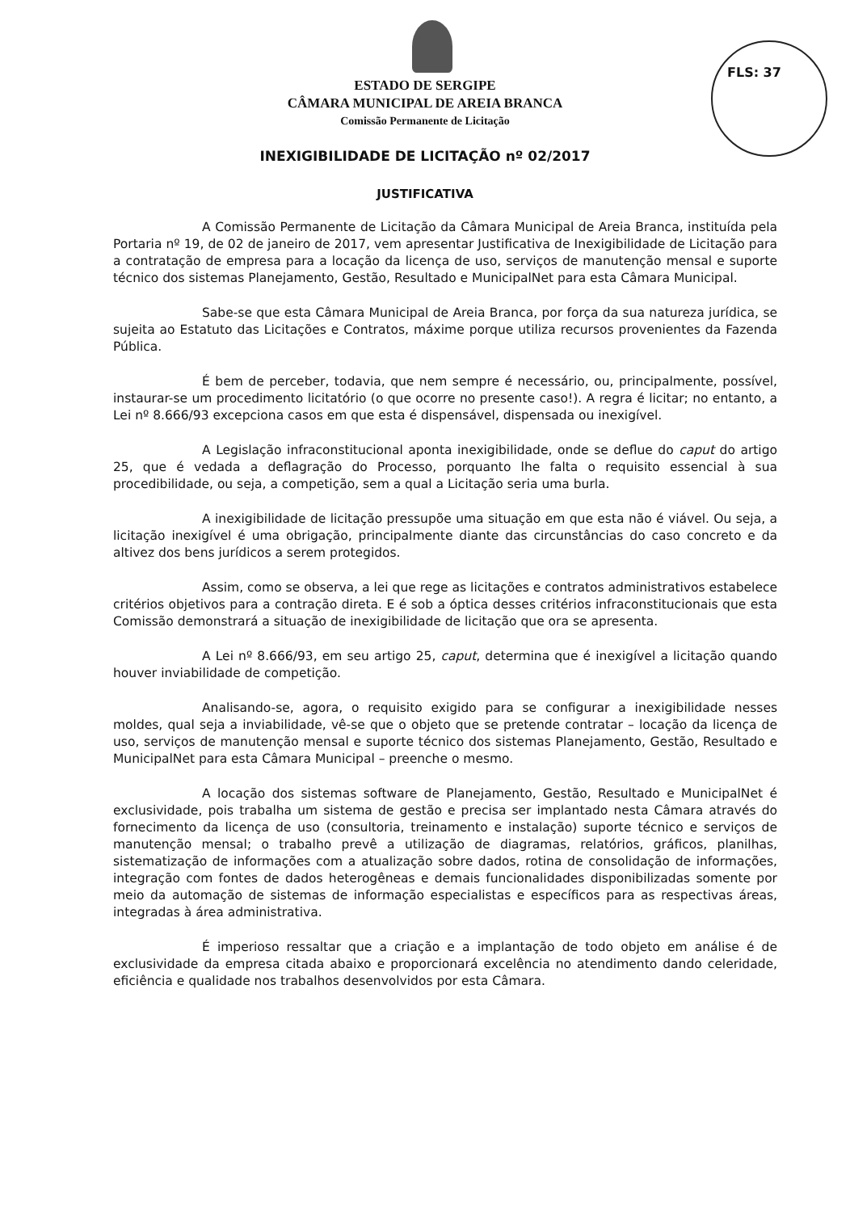FLS: 37
ESTADO DE SERGIPE
CÂMARA MUNICIPAL DE AREIA BRANCA
Comissão Permanente de Licitação
INEXIGIBILIDADE DE LICITAÇÃO nº 02/2017
JUSTIFICATIVA
A Comissão Permanente de Licitação da Câmara Municipal de Areia Branca, instituída pela Portaria nº 19, de 02 de janeiro de 2017, vem apresentar Justificativa de Inexigibilidade de Licitação para a contratação de empresa para a locação da licença de uso, serviços de manutenção mensal e suporte técnico dos sistemas Planejamento, Gestão, Resultado e MunicipalNet para esta Câmara Municipal.
Sabe-se que esta Câmara Municipal de Areia Branca, por força da sua natureza jurídica, se sujeita ao Estatuto das Licitações e Contratos, máxime porque utiliza recursos provenientes da Fazenda Pública.
É bem de perceber, todavia, que nem sempre é necessário, ou, principalmente, possível, instaurar-se um procedimento licitatório (o que ocorre no presente caso!). A regra é licitar; no entanto, a Lei nº 8.666/93 excepciona casos em que esta é dispensável, dispensada ou inexigível.
A Legislação infraconstitucional aponta inexigibilidade, onde se deflue do caput do artigo 25, que é vedada a deflagração do Processo, porquanto lhe falta o requisito essencial à sua procedibilidade, ou seja, a competição, sem a qual a Licitação seria uma burla.
A inexigibilidade de licitação pressupõe uma situação em que esta não é viável. Ou seja, a licitação inexigível é uma obrigação, principalmente diante das circunstâncias do caso concreto e da altivez dos bens jurídicos a serem protegidos.
Assim, como se observa, a lei que rege as licitações e contratos administrativos estabelece critérios objetivos para a contração direta. E é sob a óptica desses critérios infraconstitucionais que esta Comissão demonstrará a situação de inexigibilidade de licitação que ora se apresenta.
A Lei nº 8.666/93, em seu artigo 25, caput, determina que é inexigível a licitação quando houver inviabilidade de competição.
Analisando-se, agora, o requisito exigido para se configurar a inexigibilidade nesses moldes, qual seja a inviabilidade, vê-se que o objeto que se pretende contratar – locação da licença de uso, serviços de manutenção mensal e suporte técnico dos sistemas Planejamento, Gestão, Resultado e MunicipalNet para esta Câmara Municipal – preenche o mesmo.
A locação dos sistemas software de Planejamento, Gestão, Resultado e MunicipalNet é exclusividade, pois trabalha um sistema de gestão e precisa ser implantado nesta Câmara através do fornecimento da licença de uso (consultoria, treinamento e instalação) suporte técnico e serviços de manutenção mensal; o trabalho prevê a utilização de diagramas, relatórios, gráficos, planilhas, sistematização de informações com a atualização sobre dados, rotina de consolidação de informações, integração com fontes de dados heterogêneas e demais funcionalidades disponibilizadas somente por meio da automação de sistemas de informação especialistas e específicos para as respectivas áreas, integradas à área administrativa.
É imperioso ressaltar que a criação e a implantação de todo objeto em análise é de exclusividade da empresa citada abaixo e proporcionará excelência no atendimento dando celeridade, eficiência e qualidade nos trabalhos desenvolvidos por esta Câmara.